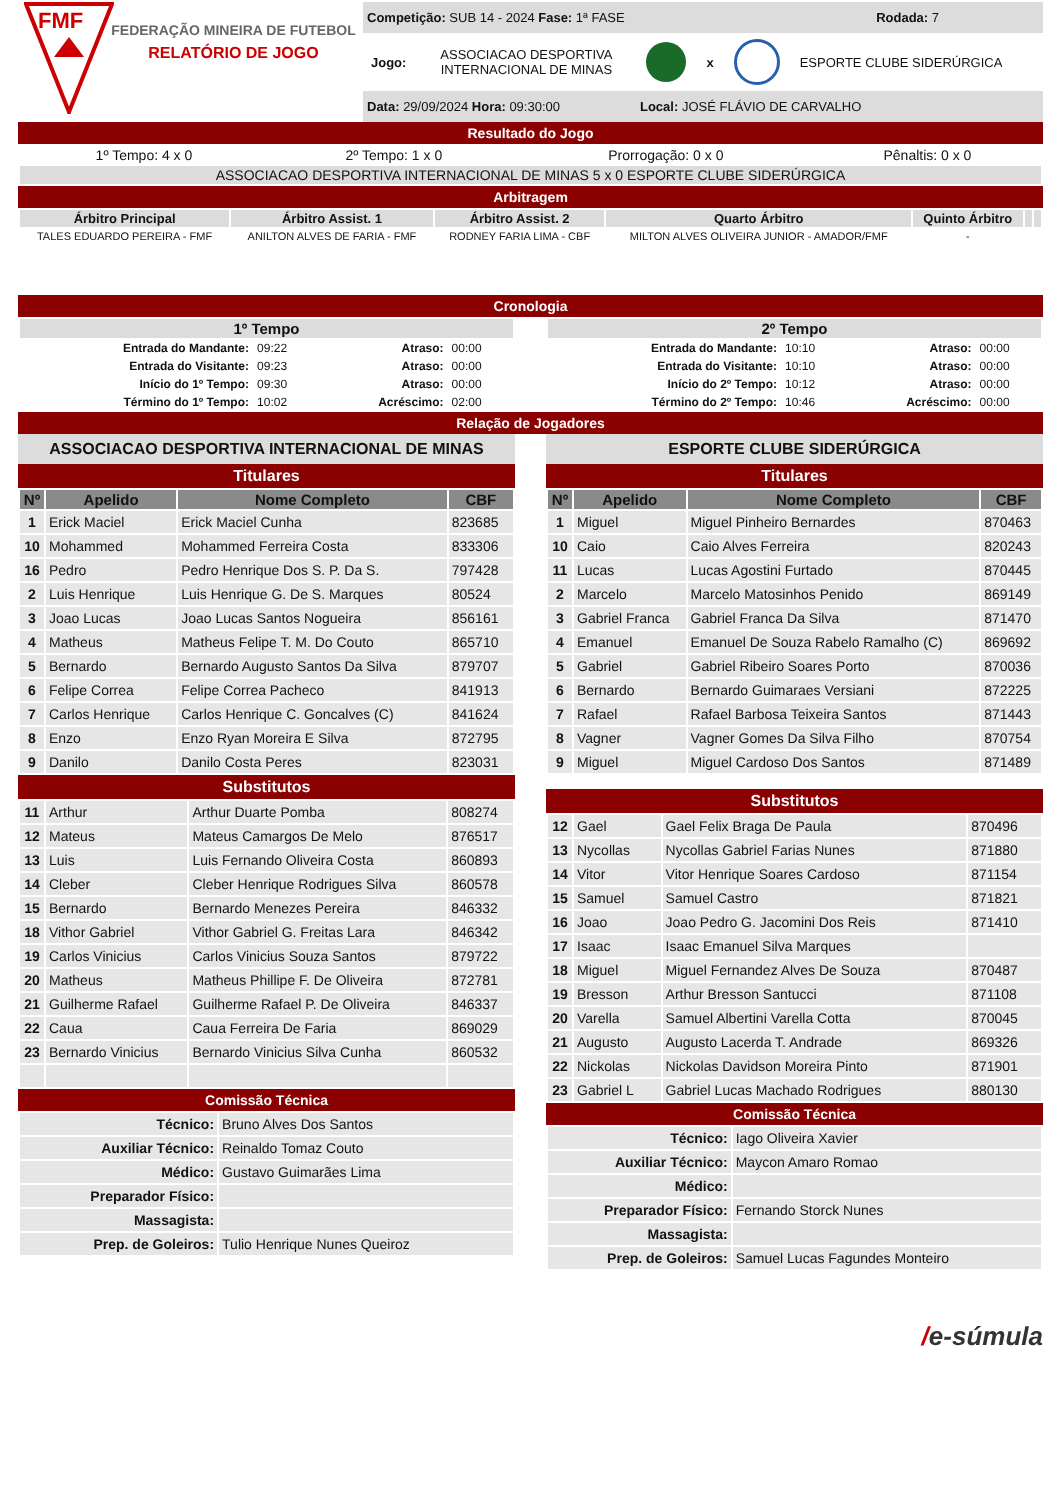FMF
FEDERAÇÃO MINEIRA DE FUTEBOL
RELATÓRIO DE JOGO
Competição: SUB 14 - 2024 Fase: 1ª FASE Rodada: 7
Jogo: ASSOCIACAO DESPORTIVA INTERNACIONAL DE MINAS x ESPORTE CLUBE SIDERÚRGICA
Data: 29/09/2024 Hora: 09:30:00 Local: JOSÉ FLÁVIO DE CARVALHO
Resultado do Jogo
| 1º Tempo: 4 x 0 | 2º Tempo: 1 x 0 | Prorrogação: 0 x 0 | Pênaltis: 0 x 0 |
| ASSOCIACAO DESPORTIVA INTERNACIONAL DE MINAS 5 x 0 ESPORTE CLUBE SIDERÚRGICA | | | |
Arbitragem
| Árbitro Principal | Árbitro Assist. 1 | Árbitro Assist. 2 | Quarto Árbitro | Quinto Árbitro | | |
| TALES EDUARDO PEREIRA - FMF | ANILTON ALVES DE FARIA - FMF | RODNEY FARIA LIMA - CBF | MILTON ALVES OLIVEIRA JUNIOR - AMADOR/FMF | - | | |
Cronologia
| 1º Tempo | | | |
| --- | --- | --- | --- |
| Entrada do Mandante: | 09:22 | Atraso: | 00:00 |
| Entrada do Visitante: | 09:23 | Atraso: | 00:00 |
| Início do 1º Tempo: | 09:30 | Atraso: | 00:00 |
| Término do 1º Tempo: | 10:02 | Acréscimo: | 02:00 |
| 2º Tempo | | | |
| --- | --- | --- | --- |
| Entrada do Mandante: | 10:10 | Atraso: | 00:00 |
| Entrada do Visitante: | 10:10 | Atraso: | 00:00 |
| Início do 2º Tempo: | 10:12 | Atraso: | 00:00 |
| Término do 2º Tempo: | 10:46 | Acréscimo: | 00:00 |
Relação de Jogadores
ASSOCIACAO DESPORTIVA INTERNACIONAL DE MINAS
Titulares
| Nº | Apelido | Nome Completo | CBF |
| --- | --- | --- | --- |
| 1 | Erick Maciel | Erick Maciel Cunha | 823685 |
| 10 | Mohammed | Mohammed Ferreira Costa | 833306 |
| 16 | Pedro | Pedro Henrique Dos S. P. Da S. | 797428 |
| 2 | Luis Henrique | Luis Henrique G. De S. Marques | 80524 |
| 3 | Joao Lucas | Joao Lucas Santos Nogueira | 856161 |
| 4 | Matheus | Matheus Felipe T. M. Do Couto | 865710 |
| 5 | Bernardo | Bernardo Augusto Santos Da Silva | 879707 |
| 6 | Felipe Correa | Felipe Correa Pacheco | 841913 |
| 7 | Carlos Henrique | Carlos Henrique C. Goncalves (C) | 841624 |
| 8 | Enzo | Enzo Ryan Moreira E Silva | 872795 |
| 9 | Danilo | Danilo Costa Peres | 823031 |
Substitutos
| 11 | Arthur | Arthur Duarte Pomba | 808274 |
| 12 | Mateus | Mateus Camargos De Melo | 876517 |
| 13 | Luis | Luis Fernando Oliveira Costa | 860893 |
| 14 | Cleber | Cleber Henrique Rodrigues Silva | 860578 |
| 15 | Bernardo | Bernardo Menezes Pereira | 846332 |
| 18 | Vithor Gabriel | Vithor Gabriel G. Freitas Lara | 846342 |
| 19 | Carlos Vinicius | Carlos Vinicius Souza Santos | 879722 |
| 20 | Matheus | Matheus Phillipe F. De Oliveira | 872781 |
| 21 | Guilherme Rafael | Guilherme Rafael P. De Oliveira | 846337 |
| 22 | Caua | Caua Ferreira De Faria | 869029 |
| 23 | Bernardo Vinicius | Bernardo Vinicius Silva Cunha | 860532 |
Comissão Técnica
| Técnico: | Bruno Alves Dos Santos |
| Auxiliar Técnico: | Reinaldo Tomaz Couto |
| Médico: | Gustavo Guimarães Lima |
| Preparador Físico: | |
| Massagista: | |
| Prep. de Goleiros: | Tulio Henrique Nunes Queiroz |
ESPORTE CLUBE SIDERÚRGICA
Titulares
| Nº | Apelido | Nome Completo | CBF |
| --- | --- | --- | --- |
| 1 | Miguel | Miguel Pinheiro Bernardes | 870463 |
| 10 | Caio | Caio Alves Ferreira | 820243 |
| 11 | Lucas | Lucas Agostini Furtado | 870445 |
| 2 | Marcelo | Marcelo Matosinhos Penido | 869149 |
| 3 | Gabriel Franca | Gabriel Franca Da Silva | 871470 |
| 4 | Emanuel | Emanuel De Souza Rabelo Ramalho (C) | 869692 |
| 5 | Gabriel | Gabriel Ribeiro Soares Porto | 870036 |
| 6 | Bernardo | Bernardo Guimaraes Versiani | 872225 |
| 7 | Rafael | Rafael Barbosa Teixeira Santos | 871443 |
| 8 | Vagner | Vagner Gomes Da Silva Filho | 870754 |
| 9 | Miguel | Miguel Cardoso Dos Santos | 871489 |
Substitutos
| 12 | Gael | Gael Felix Braga De Paula | 870496 |
| 13 | Nycollas | Nycollas Gabriel Farias Nunes | 871880 |
| 14 | Vitor | Vitor Henrique Soares Cardoso | 871154 |
| 15 | Samuel | Samuel Castro | 871821 |
| 16 | Joao | Joao Pedro G. Jacomini Dos Reis | 871410 |
| 17 | Isaac | Isaac Emanuel Silva Marques | |
| 18 | Miguel | Miguel Fernandez Alves De Souza | 870487 |
| 19 | Bresson | Arthur Bresson Santucci | 871108 |
| 20 | Varella | Samuel Albertini Varella Cotta | 870045 |
| 21 | Augusto | Augusto Lacerda T. Andrade | 869326 |
| 22 | Nickolas | Nickolas Davidson Moreira Pinto | 871901 |
| 23 | Gabriel L | Gabriel Lucas Machado Rodrigues | 880130 |
Comissão Técnica
| Técnico: | Iago Oliveira Xavier |
| Auxiliar Técnico: | Maycon Amaro Romao |
| Médico: | |
| Preparador Físico: | Fernando Storck Nunes |
| Massagista: | |
| Prep. de Goleiros: | Samuel Lucas Fagundes Monteiro |
/e-súmula